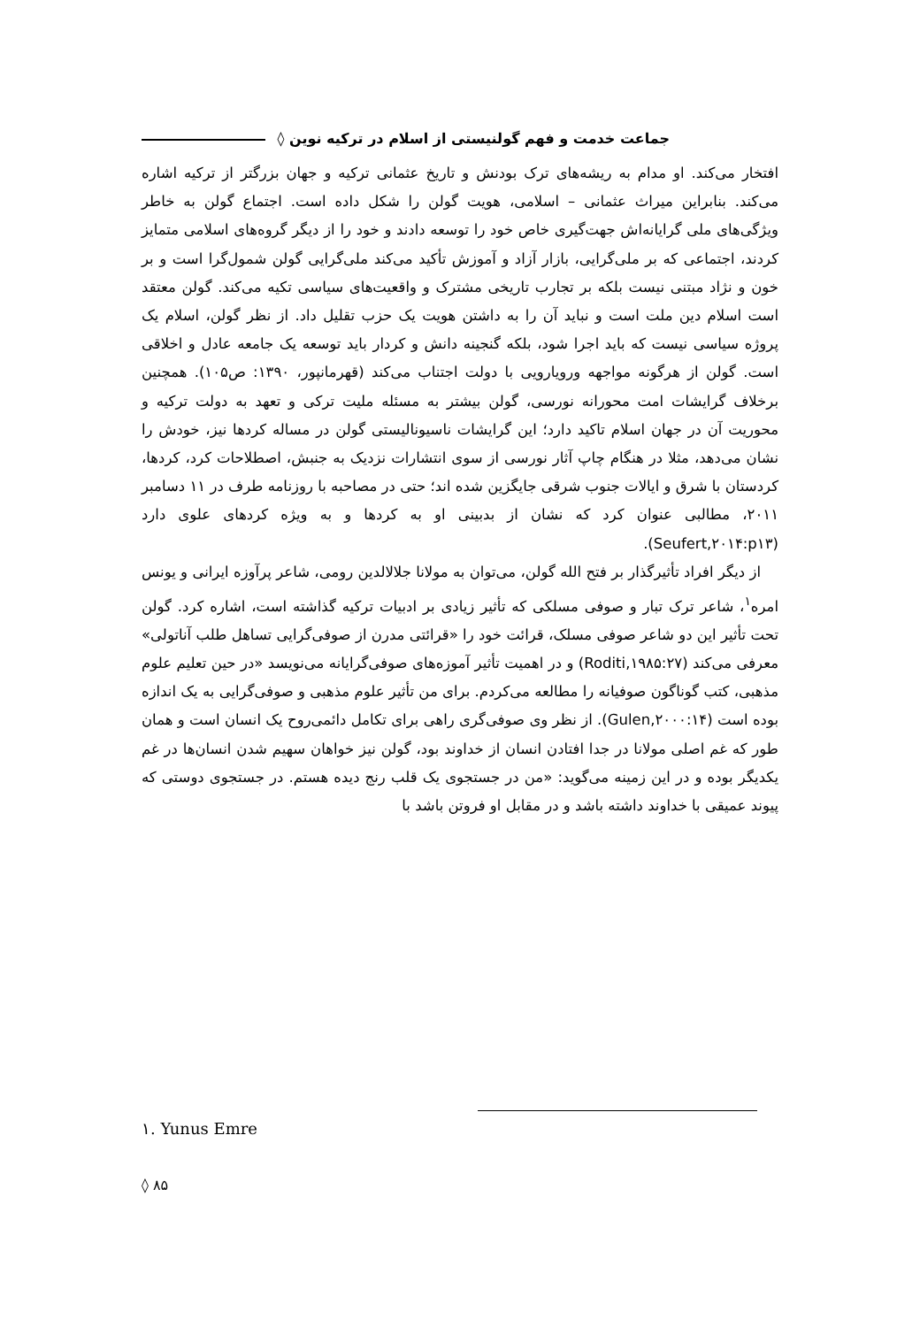جماعت خدمت و فهم گولنیستی از اسلام در ترکیه نوین ◊
افتخار می‌کند. او مدام به ریشه‌های ترک بودنش و تاریخ عثمانی ترکیه و جهان بزرگتر از ترکیه اشاره می‌کند. بنابراین میراث عثمانی – اسلامی، هویت گولن را شکل داده است. اجتماع گولن به خاطر ویژگی‌های ملی گرایانه‌اش جهت‌گیری خاص خود را توسعه دادند و خود را از دیگر گروه‌های اسلامی متمایز کردند، اجتماعی که بر ملی‌گرایی، بازار آزاد و آموزش تأکید می‌کند ملی‌گرایی گولن شمول‌گرا است و بر خون و نژاد مبتنی نیست بلکه بر تجارب تاریخی مشترک و واقعیت‌های سیاسی تکیه می‌کند. گولن معتقد است اسلام دین ملت است و نباید آن را به داشتن هویت یک حزب تقلیل داد. از نظر گولن، اسلام یک پروژه سیاسی نیست که باید اجرا شود، بلکه گنجینه دانش و کردار باید توسعه یک جامعه عادل و اخلاقی است. گولن از هرگونه مواجهه ورویارویی با دولت اجتناب می‌کند (قهرمانپور، ۱۳۹۰: ص۱۰۵). همچنین برخلاف گرایشات امت محورانه نورسی، گولن بیشتر به مسئله ملیت ترکی و تعهد به دولت ترکیه و محوریت آن در جهان اسلام تاکید دارد؛ این گرایشات ناسیونالیستی گولن در مساله کردها نیز، خودش را نشان می‌دهد، مثلا در هنگام چاپ آثار نورسی از سوی انتشارات نزدیک به جنبش، اصطلاحات کرد، کردها، کردستان با شرق و ایالات جنوب شرقی جایگزین شده اند؛ حتی در مصاحبه با روزنامه طرف در ۱۱ دسامبر ۲۰۱۱، مطالبی عنوان کرد که نشان از بدبینی او به کردها و به ویژه کردهای علوی دارد (Seufert,۲۰۱۴:p۱۳).
از دیگر افراد تأثیرگذار بر فتح الله گولن، می‌توان به مولانا جلالالدین رومی، شاعر پرآوزه ایرانی و یونس امره<sup>۱</sup>، شاعر ترک تبار و صوفی مسلکی که تأثیر زیادی بر ادبیات ترکیه گذاشته است، اشاره کرد. گولن تحت تأثیر این دو شاعر صوفی مسلک، قرائت خود را «قرائتی مدرن از صوفی‌گرایی تساهل طلب آناتولی» معرفی می‌کند (Roditi,۱۹۸۵:۲۷) و در اهمیت تأثیر آموزه‌های صوفی‌گرایانه می‌نویسد «در حین تعلیم علوم مذهبی، کتب گوناگون صوفیانه را مطالعه می‌کردم. برای من تأثیر علوم مذهبی و صوفی‌گرایی به یک اندازه بوده است (Gulen,۲۰۰۰:۱۴). از نظر وی صوفی‌گری راهی برای تکامل دائمی‌روح یک انسان است و همان طور که غم اصلی مولانا در جدا افتادن انسان از خداوند بود، گولن نیز خواهان سهیم شدن انسان‌ها در غم یکدیگر بوده و در این زمینه می‌گوید: «من در جستجوی یک قلب رنج دیده هستم. در جستجوی دوستی که پیوند عمیقی با خداوند داشته باشد و در مقابل او فروتن باشد با
۱. Yunus Emre
◊ ۸۵